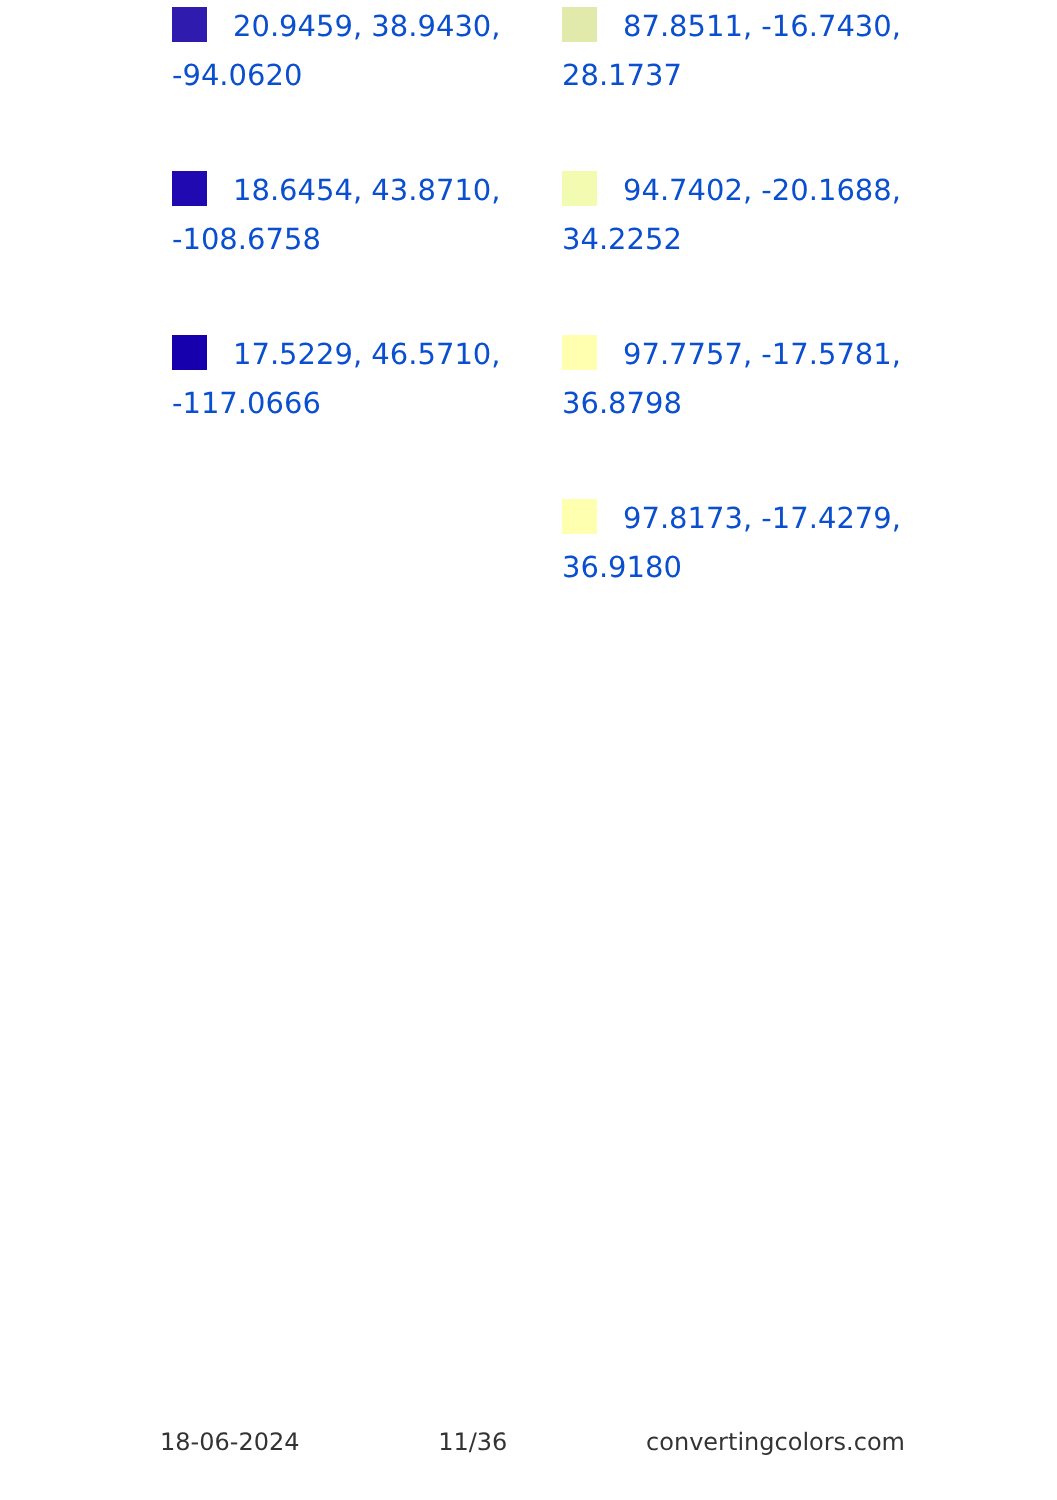20.9459, 38.9430, -94.0620
18.6454, 43.8710, -108.6758
17.5229, 46.5710, -117.0666
87.8511, -16.7430, 28.1737
94.7402, -20.1688, 34.2252
97.7757, -17.5781, 36.8798
97.8173, -17.4279, 36.9180
18-06-2024 11/36 convertingcolors.com